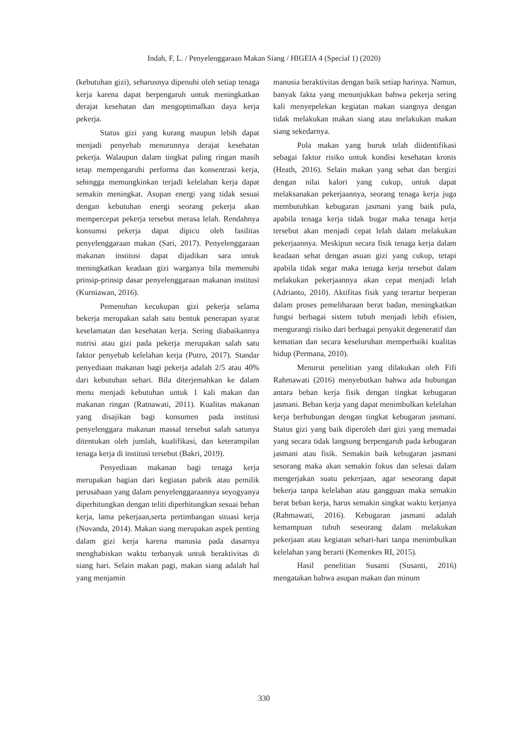Indah, F, L. / Penyelenggaraan Makan Siang / HIGEIA 4 (Special 1) (2020)
(kebutuhan gizi), seharusnya dipenuhi oleh setiap tenaga kerja karena dapat berpengaruh untuk meningkatkan derajat kesehatan dan mengoptimalkan daya kerja pekerja.
Status gizi yang kurang maupun lebih dapat menjadi penyebab menurunnya derajat kesehatan pekerja. Walaupun dalam tingkat paling ringan masih tetap mempengaruhi performa dan konsentrasi kerja, sehingga memungkinkan terjadi kelelahan kerja dapat semakin meningkat. Asupan energi yang tidak sesuai dengan kebutuhan energi seorang pekerja akan mempercepat pekerja tersebut merasa lelah. Rendahnya konsumsi pekerja dapat dipicu oleh fasilitas penyelenggaraan makan (Sari, 2017). Penyelenggaraan makanan institusi dapat dijadikan sara untuk meningkatkan keadaan gizi warganya bila memenuhi prinsip-prinsip dasar penyelenggaraan makanan institusi (Kurniawan, 2016).
Pemenuhan kecukupan gizi pekerja selama bekerja merupakan salah satu bentuk penerapan syarat keselamatan dan kesehatan kerja. Sering diabaikannya nutrisi atau gizi pada pekerja merupakan salah satu faktor penyebab kelelahan kerja (Putro, 2017). Standar penyediaan makanan bagi pekerja adalah 2/5 atau 40% dari kebutuhan sehari. Bila diterjemahkan ke dalam menu menjadi kebutuhan untuk 1 kali makan dan makanan ringan (Ratnawati, 2011). Kualitas makanan yang disajikan bagi konsumen pada institusi penyelenggara makanan massal tersebut salah satunya ditentukan oleh jumlah, kualifikasi, dan keterampilan tenaga kerja di institusi tersebut (Bakri, 2019).
Penyediaan makanan bagi tenaga kerja merupakan bagian dari kegiatan pabrik atau pemilik perusahaan yang dalam penyelenggaraannya seyogyanya diperhitungkan dengan teliti diperhitungkan sesuai beban kerja, lama pekerjaan,serta pertimbangan situasi kerja (Novanda, 2014). Makan siang merupakan aspek penting dalam gizi kerja karena manusia pada dasarnya menghabiskan waktu terbanyak untuk beraktivitas di siang hari. Selain makan pagi, makan siang adalah hal yang menjamin
manusia beraktivitas dengan baik setiap harinya. Namun, banyak fakta yang menunjukkan bahwa pekerja sering kali menyepelekan kegiatan makan siangnya dengan tidak melakukan makan siang atau melakukan makan siang sekedarnya.
Pola makan yang buruk telah diidentifikasi sebagai faktor risiko untuk kondisi kesehatan kronis (Heath, 2016). Selain makan yang sehat dan bergizi dengan nilai kalori yang cukup, untuk dapat melaksanakan pekerjaannya, seorang tenaga kerja juga membutuhkan kebugaran jasmani yang baik pula, apabila tenaga kerja tidak bugar maka tenaga kerja tersebut akan menjadi cepat lelah dalam melakukan pekerjaannya. Meskipun secara fisik tenaga kerja dalam keadaan sehat dengan asuan gizi yang cukup, tetapi apabila tidak segar maka tenaga kerja tersebut dalam melakukan pekerjaannya akan cepat menjadi lelah (Adrianto, 2010). Aktifitas fisik yang terartur berperan dalam proses pemeliharaan berat badan, meningkatkan fungsi berbagai sistem tubuh menjadi lebih efisien, mengurangi risiko dari berbagai penyakit degeneratif dan kematian dan secara keseluruhan memperbaiki kualitas hidup (Permana, 2010).
Menurut penelitian yang dilakukan oleh Fifi Rahmawati (2016) menyebutkan bahwa ada hubungan antara beban kerja fisik dengan tingkat kebugaran jasmani. Beban kerja yang dapat menimbulkan kelelahan kerja berhubungan dengan tingkat kebugaran jasmani. Status gizi yang baik diperoleh dari gizi yang memadai yang secara tidak langsung berpengaruh pada kebugaran jasmani atau fisik. Semakin baik kebugaran jasmani sesorang maka akan semakin fokus dan selesai dalam mengerjakan suatu pekerjaan, agar seseorang dapat bekerja tanpa kelelahan atau gangguan maka semakin berat beban kerja, harus semakin singkat waktu kerjanya (Rahmawati, 2016). Kebugaran jasmani adalah kemampuan tubuh seseorang dalam melakukan pekerjaan atau kegiatan sehari-hari tanpa menimbulkan kelelahan yang berarti (Kemenkes RI, 2015).
Hasil penelitian Susanti (Susanti, 2016) mengatakan bahwa asupan makan dan minum
330